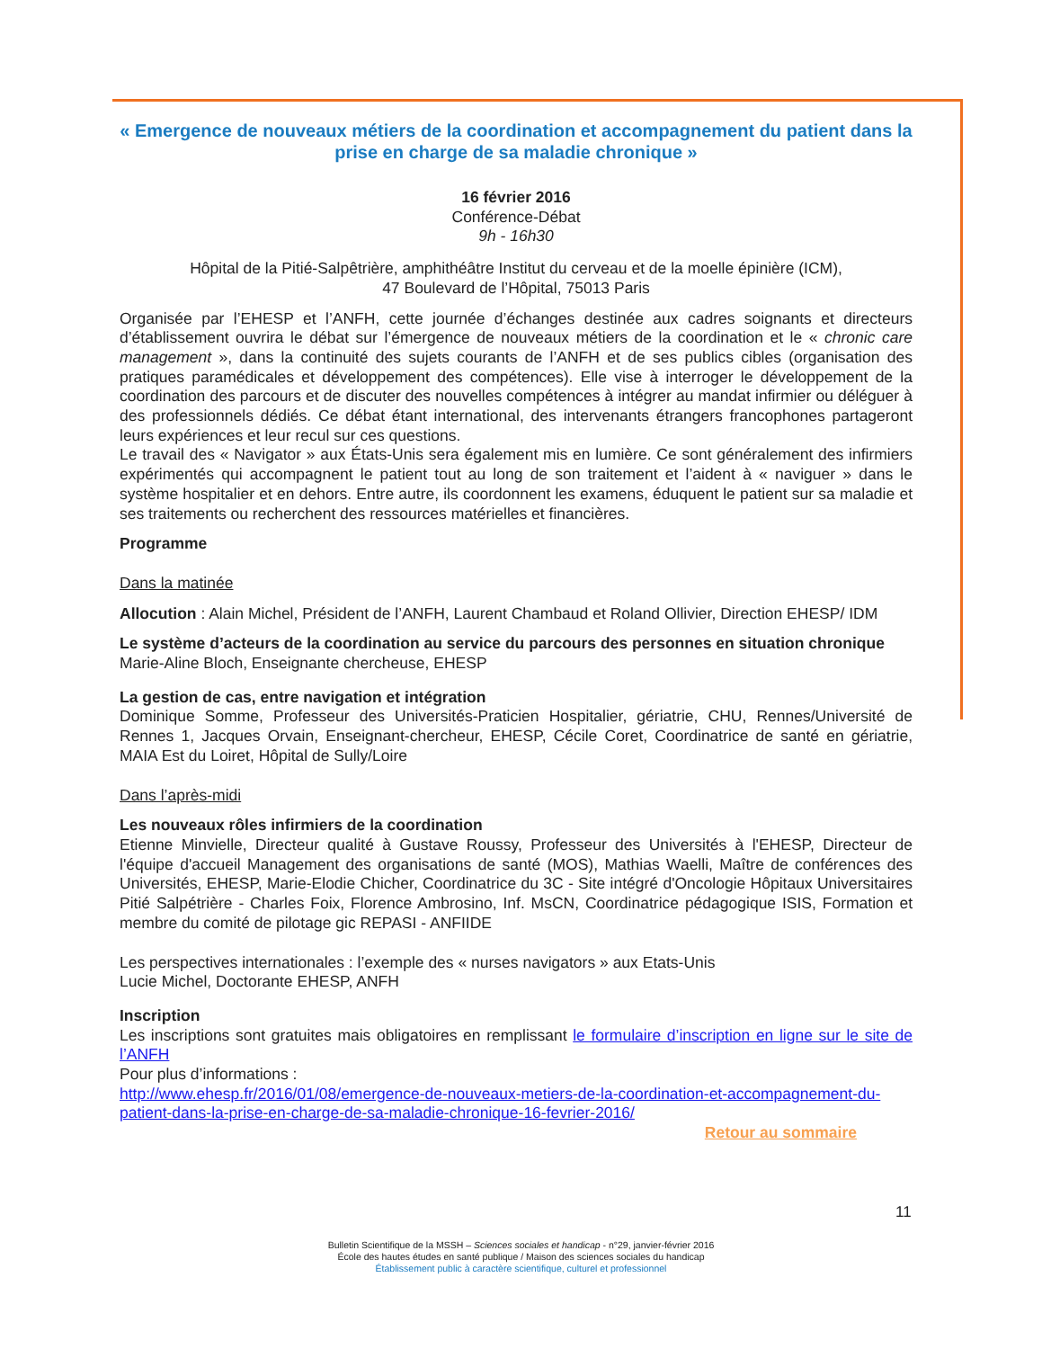« Emergence de nouveaux métiers de la coordination et accompagnement du patient dans la prise en charge de sa maladie chronique »
16 février 2016
Conférence-Débat
9h - 16h30
Hôpital de la Pitié-Salpêtrière, amphithéâtre Institut du cerveau et de la moelle épinière (ICM),
47 Boulevard de l’Hôpital, 75013 Paris
Organisée par l’EHESP et l’ANFH, cette journée d’échanges destinée aux cadres soignants et directeurs d’établissement ouvrira le débat sur l’émergence de nouveaux métiers de la coordination et le « chronic care management », dans la continuité des sujets courants de l’ANFH et de ses publics cibles (organisation des pratiques paramédicales et développement des compétences). Elle vise à interroger le développement de la coordination des parcours et de discuter des nouvelles compétences à intégrer au mandat infirmier ou déléguer à des professionnels dédiés. Ce débat étant international, des intervenants étrangers francophones partageront leurs expériences et leur recul sur ces questions.
Le travail des « Navigator » aux États-Unis sera également mis en lumière. Ce sont généralement des infirmiers expérimentés qui accompagnent le patient tout au long de son traitement et l’aident à « naviguer » dans le système hospitalier et en dehors. Entre autre, ils coordonnent les examens, éduquent le patient sur sa maladie et ses traitements ou recherchent des ressources matérielles et financières.
Programme
Dans la matinée
Allocution : Alain Michel, Président de l’ANFH, Laurent Chambaud et Roland Ollivier, Direction EHESP/ IDM
Le système d’acteurs de la coordination au service du parcours des personnes en situation chronique
Marie-Aline Bloch, Enseignante chercheuse, EHESP
La gestion de cas, entre navigation et intégration
Dominique Somme, Professeur des Universités-Praticien Hospitalier, gériatrie, CHU, Rennes/Université de Rennes 1, Jacques Orvain, Enseignant-chercheur, EHESP, Cécile Coret, Coordinatrice de santé en gériatrie, MAIA Est du Loiret, Hôpital de Sully/Loire
Dans l’après-midi
Les nouveaux rôles infirmiers de la coordination
Etienne Minvielle, Directeur qualité à Gustave Roussy, Professeur des Universités à l'EHESP, Directeur de l'équipe d'accueil Management des organisations de santé (MOS), Mathias Waelli, Maître de conférences des Universités, EHESP, Marie-Elodie Chicher, Coordinatrice du 3C - Site intégré d'Oncologie Hôpitaux Universitaires Pitié Salpétrière - Charles Foix, Florence Ambrosino, Inf. MsCN, Coordinatrice pédagogique ISIS, Formation et membre du comité de pilotage gic REPASI - ANFIIDE
Les perspectives internationales : l’exemple des « nurses navigators » aux Etats-Unis
Lucie Michel, Doctorante EHESP, ANFH
Inscription
Les inscriptions sont gratuites mais obligatoires en remplissant le formulaire d’inscription en ligne sur le site de l’ANFH
Pour plus d’informations :
http://www.ehesp.fr/2016/01/08/emergence-de-nouveaux-metiers-de-la-coordination-et-accompagnement-du-patient-dans-la-prise-en-charge-de-sa-maladie-chronique-16-fevrier-2016/
Retour au sommaire
11
Bulletin Scientifique de la MSSH – Sciences sociales et handicap - n°29, janvier-février 2016
École des hautes études en santé publique / Maison des sciences sociales du handicap
Établissement public à caractère scientifique, culturel et professionnel